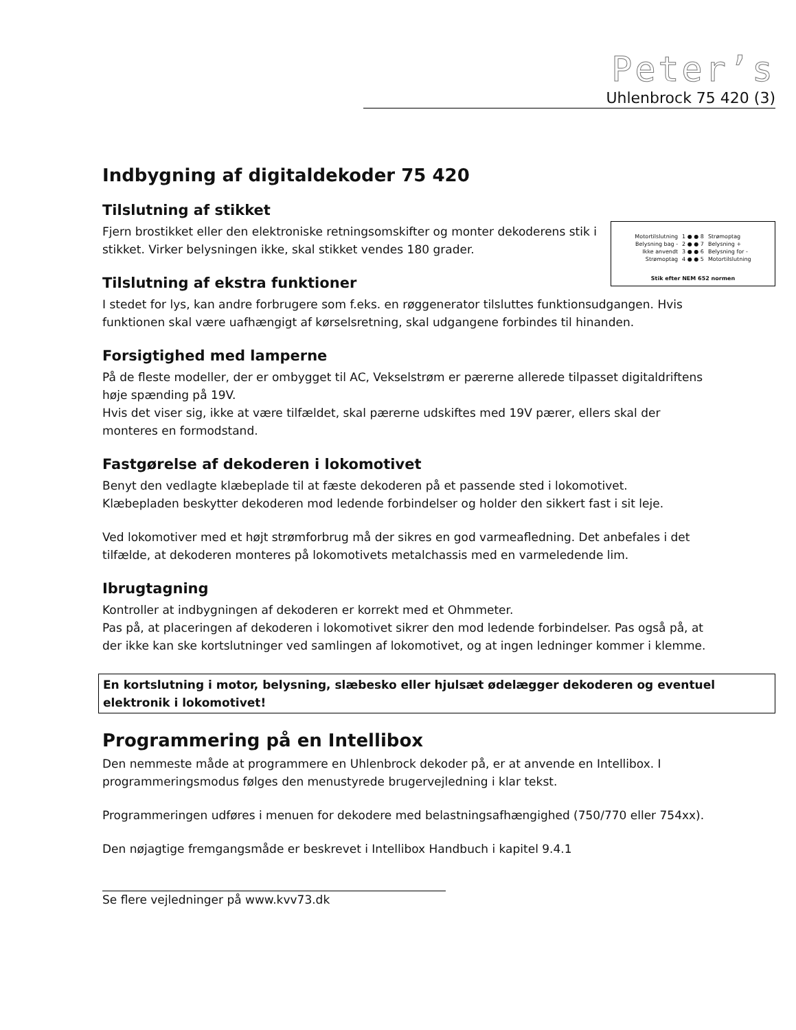Peter’s
Uhlenbrock 75 420 (3)
Indbygning af digitaldekoder 75 420
Tilslutning af stikket
| Motortilslutning | 1 ● ● 8 | Strømoptag |
| Belysning bag - | 2 ● ● 7 | Belysning + |
| Ikke anvendt | 3 ● ● 6 | Belysning for - |
| Strømoptag | 4 ● ● 5 | Motortilslutning |
Stik efter NEM 652 normen
Fjern brostikket eller den elektroniske retningsomskifter og monter dekoderens stik i stikket. Virker belysningen ikke, skal stikket vendes 180 grader.
Tilslutning af ekstra funktioner
I stedet for lys, kan andre forbrugere som f.eks. en røggenerator tilsluttes funktionsudgangen. Hvis funktionen skal være uafhængigt af kørselsretning, skal udgangene forbindes til hinanden.
Forsigtighed med lamperne
På de fleste modeller, der er ombygget til AC, Vekselstrøm er pærerne allerede tilpasset digitaldriftens høje spænding på 19V.
Hvis det viser sig, ikke at være tilfældet, skal pærerne udskiftes med 19V pærer, ellers skal der monteres en formodstand.
Fastgørelse af dekoderen i lokomotivet
Benyt den vedlagte klæbeplade til at fæste dekoderen på et passende sted i lokomotivet. Klæbepladen beskytter dekoderen mod ledende forbindelser og holder den sikkert fast i sit leje.
Ved lokomotiver med et højt strømforbrug må der sikres en god varmeafledning. Det anbefales i det tilfælde, at dekoderen monteres på lokomotivets metalchassis med en varmeledende lim.
Ibrugtagning
Kontroller at indbygningen af dekoderen er korrekt med et Ohmmeter.
Pas på, at placeringen af dekoderen i lokomotivet sikrer den mod ledende forbindelser. Pas også på, at der ikke kan ske kortslutninger ved samlingen af lokomotivet, og at ingen ledninger kommer i klemme.
En kortslutning i motor, belysning, slæbesko eller hjulsæt ødelægger dekoderen og eventuel elektronik i lokomotivet!
Programmering på en Intellibox
Den nemmeste måde at programmere en Uhlenbrock dekoder på, er at anvende en Intellibox. I programmeringsmodus følges den menustyrede brugervejledning i klar tekst.
Programmeringen udføres i menuen for dekodere med belastningsafhængighed (750/770 eller 754xx).
Den nøjagtige fremgangsmåde er beskrevet i Intellibox Handbuch i kapitel 9.4.1
Se flere vejledninger på www.kvv73.dk